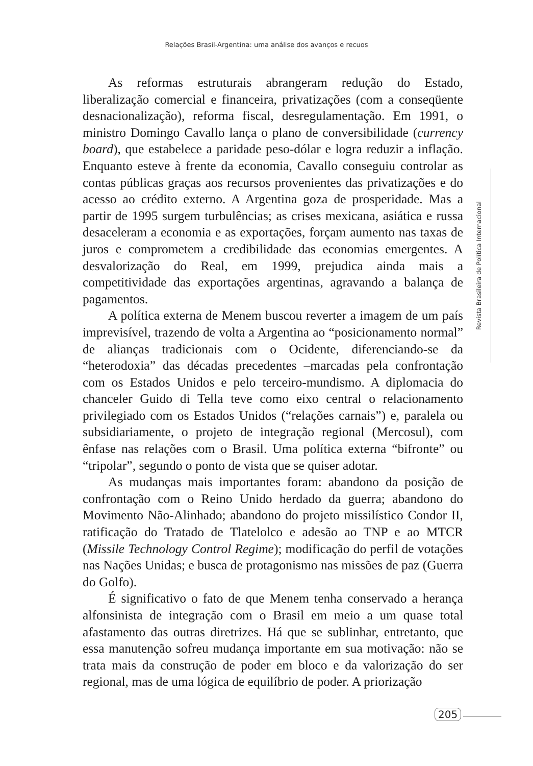Relações Brasil-Argentina: uma análise dos avanços e recuos
As reformas estruturais abrangeram redução do Estado, liberalização comercial e financeira, privatizações (com a conseqüente desnacionalização), reforma fiscal, desregulamentação. Em 1991, o ministro Domingo Cavallo lança o plano de conversibilidade (currency board), que estabelece a paridade peso-dólar e logra reduzir a inflação. Enquanto esteve à frente da economia, Cavallo conseguiu controlar as contas públicas graças aos recursos provenientes das privatizações e do acesso ao crédito externo. A Argentina goza de prosperidade. Mas a partir de 1995 surgem turbulências; as crises mexicana, asiática e russa desaceleram a economia e as exportações, forçam aumento nas taxas de juros e comprometem a credibilidade das economias emergentes. A desvalorização do Real, em 1999, prejudica ainda mais a competitividade das exportações argentinas, agravando a balança de pagamentos.
A política externa de Menem buscou reverter a imagem de um país imprevisível, trazendo de volta a Argentina ao “posicionamento normal” de alianças tradicionais com o Ocidente, diferenciando-se da “heterodoxia” das décadas precedentes –marcadas pela confrontação com os Estados Unidos e pelo terceiro-mundismo. A diplomacia do chanceler Guido di Tella teve como eixo central o relacionamento privilegiado com os Estados Unidos (“relações carnais”) e, paralela ou subsidiariamente, o projeto de integração regional (Mercosul), com ênfase nas relações com o Brasil. Uma política externa “bifronte” ou “tripolar”, segundo o ponto de vista que se quiser adotar.
As mudanças mais importantes foram: abandono da posição de confrontação com o Reino Unido herdado da guerra; abandono do Movimento Não-Alinhado; abandono do projeto missilístico Condor II, ratificação do Tratado de Tlatelolco e adesão ao TNP e ao MTCR (Missile Technology Control Regime); modificação do perfil de votações nas Nações Unidas; e busca de protagonismo nas missões de paz (Guerra do Golfo).
É significativo o fato de que Menem tenha conservado a herança alfonsinista de integração com o Brasil em meio a um quase total afastamento das outras diretrizes. Há que se sublinhar, entretanto, que essa manutenção sofreu mudança importante em sua motivação: não se trata mais da construção de poder em bloco e da valorização do ser regional, mas de uma lógica de equilíbrio de poder. A priorização
Revista Brasileira de Política Internacional
205